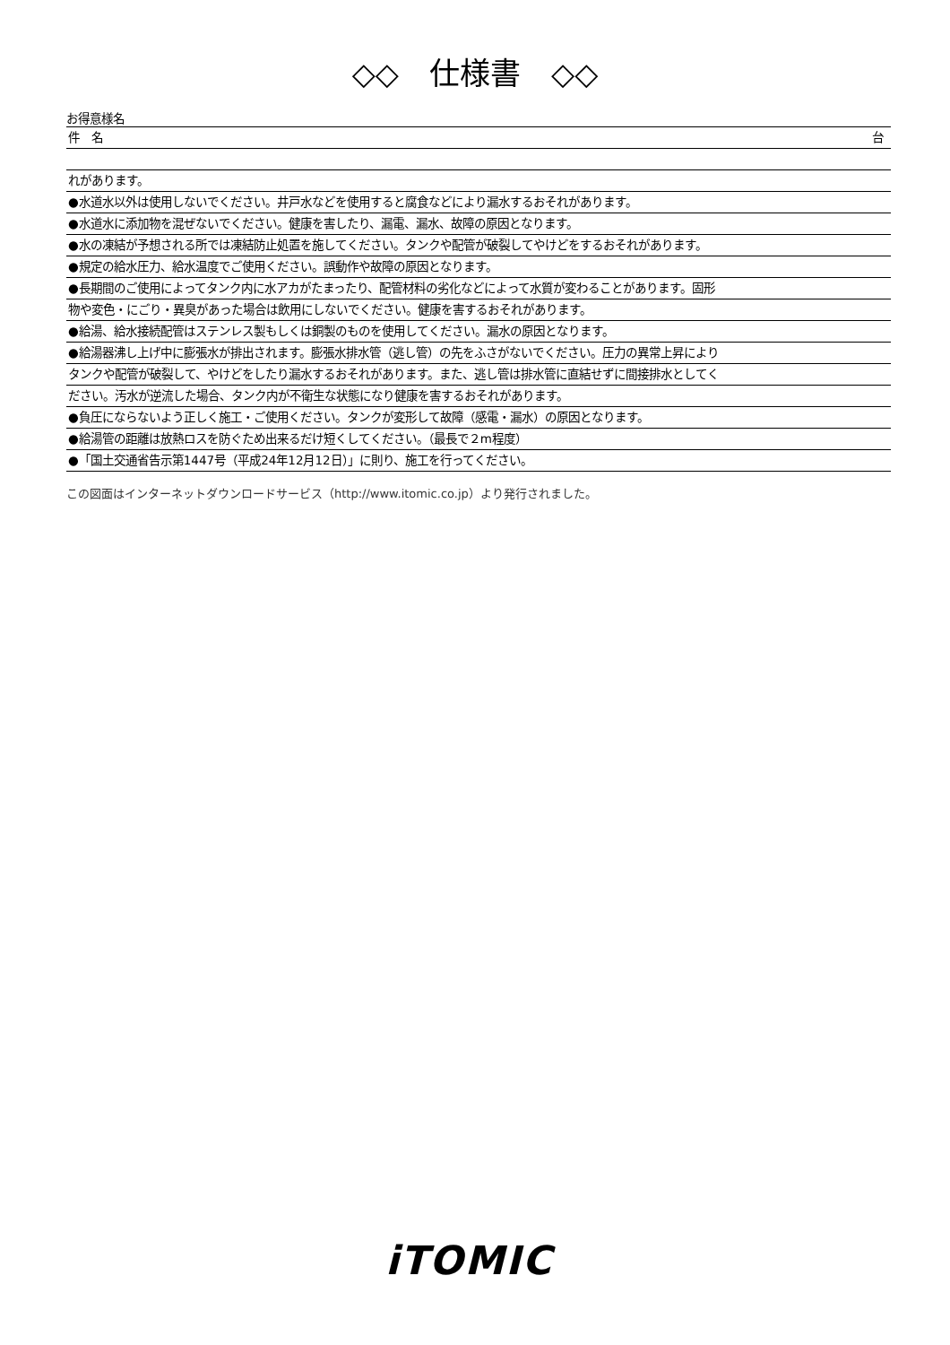◇◇　仕様書　◇◇
お得意様名
件　名 台
れがあります。
●水道水以外は使用しないでください。井戸水などを使用すると腐食などにより漏水するおそれがあります。
●水道水に添加物を混ぜないでください。健康を害したり、漏電、漏水、故障の原因となります。
●水の凍結が予想される所では凍結防止処置を施してください。タンクや配管が破裂してやけどをするおそれがあります。
●規定の給水圧力、給水温度でご使用ください。誤動作や故障の原因となります。
●長期間のご使用によってタンク内に水アカがたまったり、配管材料の劣化などによって水質が変わることがあります。固形
物や変色・にごり・異臭があった場合は飲用にしないでください。健康を害するおそれがあります。
●給湯、給水接続配管はステンレス製もしくは銅製のものを使用してください。漏水の原因となります。
●給湯器沸し上げ中に膨張水が排出されます。膨張水排水管（逃し管）の先をふさがないでください。圧力の異常上昇により
タンクや配管が破裂して、やけどをしたり漏水するおそれがあります。また、逃し管は排水管に直結せずに間接排水としてく
ださい。汚水が逆流した場合、タンク内が不衛生な状態になり健康を害するおそれがあります。
●負圧にならないよう正しく施工・ご使用ください。タンクが変形して故障（感電・漏水）の原因となります。
●給湯管の距離は放熱ロスを防ぐため出来るだけ短くしてください。（最長で２m程度）
●「国土交通省告示第1447号（平成24年12月12日）」に則り、施工を行ってください。
この図面はインターネットダウンロードサービス（http://www.itomic.co.jp）より発行されました。
iTOMIC